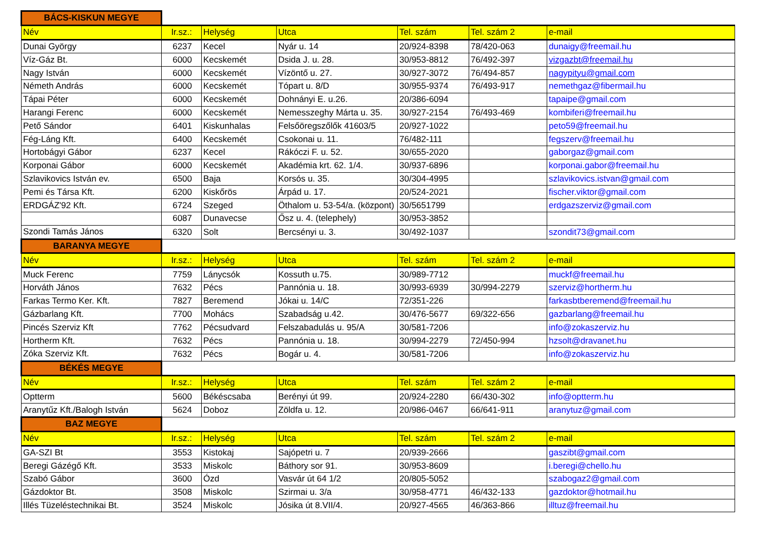| BÁCS-KISKUN MEGYE | | | | | | |
| Név | Ir.sz.: | Helység | Utca | Tel. szám | Tel. szám 2 | e-mail |
| Dunai György | 6237 | Kecel | Nyár u. 14 | 20/924-8398 | 78/420-063 | dunaigy@freemail.hu |
| Víz-Gáz Bt. | 6000 | Kecskemét | Dsida J. u. 28. | 30/953-8812 | 76/492-397 | vizgazbt@freemail.hu |
| Nagy István | 6000 | Kecskemét | Vízöntő u. 27. | 30/927-3072 | 76/494-857 | nagypityu@gmail.com |
| Németh András | 6000 | Kecskemét | Tópart u. 8/D | 30/955-9374 | 76/493-917 | nemethgaz@fibermail.hu |
| Tápai Péter | 6000 | Kecskemét | Dohnányi E. u.26. | 20/386-6094 | | tapaipe@gmail.com |
| Harangi Ferenc | 6000 | Kecskemét | Nemesszeghy Márta u. 35. | 30/927-2154 | 76/493-469 | kombiferi@freemail.hu |
| Pető Sándor | 6401 | Kiskunhalas | Felsőöregszőlők 41603/5 | 20/927-1022 | | peto59@freemail.hu |
| Fég-Láng Kft. | 6400 | Kecskemét | Csokonai u. 11. | 76/482-111 | | fegszerv@freemail.hu |
| Hortobágyi Gábor | 6237 | Kecel | Rákóczi F. u. 52. | 30/655-2020 | | gaborgaz@gmail.com |
| Korponai Gábor | 6000 | Kecskemét | Akadémia krt. 62. 1/4. | 30/937-6896 | | korponai.gabor@freemail.hu |
| Szlavikovics István ev. | 6500 | Baja | Korsós u. 35. | 30/304-4995 | | szlavikovics.istvan@gmail.com |
| Pemi és Társa Kft. | 6200 | Kiskőrös | Árpád u. 17. | 20/524-2021 | | fischer.viktor@gmail.com |
| ERDGÁZ'92 Kft. | 6724 | Szeged | Öthalom u. 53-54/a. (központ) | 30/5651799 | | erdgazszerviz@gmail.com |
| | 6087 | Dunavecse | Ősz u. 4. (telephely) | 30/953-3852 | | |
| Szondi Tamás János | 6320 | Solt | Bercsényi u. 3. | 30/492-1037 | | szondit73@gmail.com |
| BARANYA MEGYE | | | | | | |
| Név | Ir.sz.: | Helység | Utca | Tel. szám | Tel. szám 2 | e-mail |
| Muck Ferenc | 7759 | Lánycsók | Kossuth u.75. | 30/989-7712 | | muckf@freemail.hu |
| Horváth János | 7632 | Pécs | Pannónia u. 18. | 30/993-6939 | 30/994-2279 | szerviz@hortherm.hu |
| Farkas Termo Ker. Kft. | 7827 | Beremend | Jókai u. 14/C | 72/351-226 | | farkasbtberemend@freemail.hu |
| Gázbarlang Kft. | 7700 | Mohács | Szabadság u.42. | 30/476-5677 | 69/322-656 | gazbarlang@freemail.hu |
| Pincés Szerviz Kft | 7762 | Pécsudvard | Felszabadulás u. 95/A | 30/581-7206 | | info@zokaszerviz.hu |
| Hortherm Kft. | 7632 | Pécs | Pannónia u. 18. | 30/994-2279 | 72/450-994 | hzsolt@dravanet.hu |
| Zóka Szerviz Kft. | 7632 | Pécs | Bogár u. 4. | 30/581-7206 | | info@zokaszerviz.hu |
| BÉKÉS MEGYE | | | | | | |
| Név | Ir.sz.: | Helység | Utca | Tel. szám | Tel. szám 2 | e-mail |
| Optterm | 5600 | Békéscsaba | Berényi út 99. | 20/924-2280 | 66/430-302 | info@optterm.hu |
| Aranytűz Kft./Balogh István | 5624 | Doboz | Zöldfa u. 12. | 20/986-0467 | 66/641-911 | aranytuz@gmail.com |
| BAZ MEGYE | | | | | | |
| Név | Ir.sz.: | Helység | Utca | Tel. szám | Tel. szám 2 | e-mail |
| GA-SZI Bt | 3553 | Kistokaj | Sajópetri u. 7 | 20/939-2666 | | gaszibt@gmail.com |
| Beregi Gázégő Kft. | 3533 | Miskolc | Báthory sor 91. | 30/953-8609 | | i.beregi@chello.hu |
| Szabó Gábor | 3600 | Ózd | Vasvár út 64 1/2 | 20/805-5052 | | szabogaz2@gmail.com |
| Gázdoktor Bt. | 3508 | Miskolc | Szirmai u. 3/a | 30/958-4771 | 46/432-133 | gazdoktor@hotmail.hu |
| Illés Tüzeléstechnikai Bt. | 3524 | Miskolc | Jósika út 8.VII/4. | 20/927-4565 | 46/363-866 | illtuz@freemail.hu |